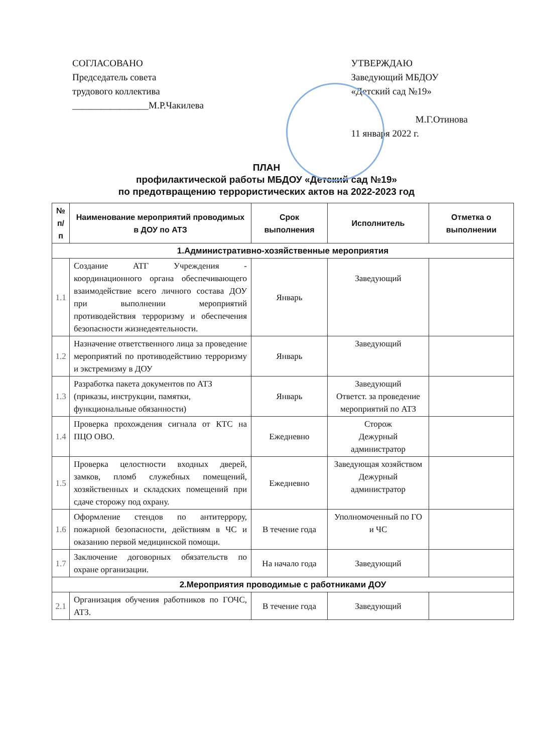СОГЛАСОВАНО
Председатель совета
трудового коллектива
________________М.Р.Чакилева
УТВЕРЖДАЮ
Заведующий МБДОУ
«Детский сад №19»
М.Г.Отинова
11 января 2022 г.
ПЛАН
профилактической работы МБДОУ «Детский сад №19»
по предотвращению террористических актов на 2022-2023 год
| № п/п | Наименование мероприятий проводимых в ДОУ по АТЗ | Срок выполнения | Исполнитель | Отметка о выполнении |
| --- | --- | --- | --- | --- |
| 1.Административно-хозяйственные мероприятия | | | | |
| 1.1 | Создание АТГ Учреждения - координационного органа обеспечивающего взаимодействие всего личного состава ДОУ при выполнении мероприятий противодействия терроризму и обеспечения безопасности жизнедеятельности. | Январь | Заведующий | |
| 1.2 | Назначение ответственного лица за проведение мероприятий по противодействию терроризму и экстремизму в ДОУ | Январь | Заведующий | |
| 1.3 | Разработка пакета документов по АТЗ (приказы, инструкции, памятки, функциональные обязанности) | Январь | Заведующий Ответст. за проведение мероприятий по АТЗ | |
| 1.4 | Проверка прохождения сигнала от КТС на ПЦО ОВО. | Ежедневно | Сторож Дежурный администратор | |
| 1.5 | Проверка целостности входных дверей, замков, пломб служебных помещений, хозяйственных и складских помещений при сдаче сторожу под охрану. | Ежедневно | Заведующая хозяйством Дежурный администратор | |
| 1.6 | Оформление стендов по антитеррору, пожарной безопасности, действиям в ЧС и оказанию первой медицинской помощи. | В течение года | Уполномоченный по ГО и ЧС | |
| 1.7 | Заключение договорных обязательств по охране организации. | На начало года | Заведующий | |
| 2.Мероприятия проводимые с работниками ДОУ | | | | |
| 2.1 | Организация обучения работников по ГОЧС, АТЗ. | В течение года | Заведующий | |